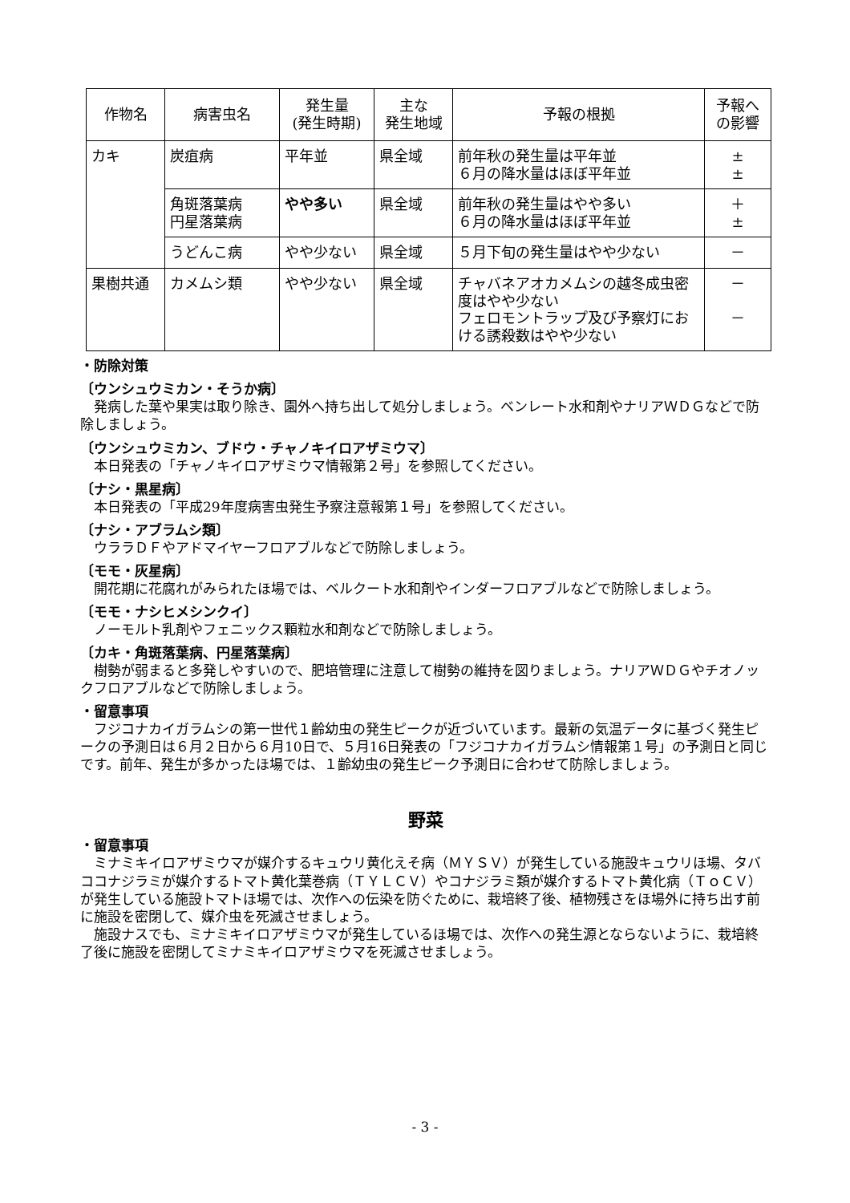| 作物名 | 病害虫名 | 発生量 (発生時期) | 主な 発生地域 | 予報の根拠 | 予報へ の影響 |
| --- | --- | --- | --- | --- | --- |
| カキ | 炭疽病 | 平年並 | 県全域 | 前年秋の発生量は平年並 ６月の降水量はほぼ平年並 | ± ± |
| | 角斑落葉病 円星落葉病 | やや多い | 県全域 | 前年秋の発生量はやや多い ６月の降水量はほぼ平年並 | ＋ ± |
| | うどんこ病 | やや少ない | 県全域 | ５月下旬の発生量はやや少ない | － |
| 果樹共通 | カメムシ類 | やや少ない | 県全域 | チャバネアオカメムシの越冬成虫密度はやや少ない フェロモントラップ及び予察灯における誘殺数はやや少ない | － － |
・防除対策
〔ウンシュウミカン・そうか病〕
発病した葉や果実は取り除き、園外へ持ち出して処分しましょう。ベンレート水和剤やナリアＷＤＧなどで防除しましょう。
〔ウンシュウミカン、ブドウ・チャノキイロアザミウマ〕
本日発表の「チャノキイロアザミウマ情報第２号」を参照してください。
〔ナシ・黒星病〕
本日発表の「平成29年度病害虫発生予察注意報第１号」を参照してください。
〔ナシ・アブラムシ類〕
ウララＤＦやアドマイヤーフロアブルなどで防除しましょう。
〔モモ・灰星病〕
開花期に花腐れがみられたほ場では、ベルクート水和剤やインダーフロアブルなどで防除しましょう。
〔モモ・ナシヒメシンクイ〕
ノーモルト乳剤やフェニックス顆粒水和剤などで防除しましょう。
〔カキ・角斑落葉病、円星落葉病〕
樹勢が弱まると多発しやすいので、肥培管理に注意して樹勢の維持を図りましょう。ナリアＷＤＧやチオノックフロアブルなどで防除しましょう。
・留意事項
フジコナカイガラムシの第一世代１齢幼虫の発生ピークが近づいています。最新の気温データに基づく発生ピークの予測日は６月２日から６月10日で、５月16日発表の「フジコナカイガラムシ情報第１号」の予測日と同じです。前年、発生が多かったほ場では、１齢幼虫の発生ピーク予測日に合わせて防除しましょう。
野菜
・留意事項
ミナミキイロアザミウマが媒介するキュウリ黄化えそ病（ＭＹＳＶ）が発生している施設キュウリほ場、タバココナジラミが媒介するトマト黄化葉巻病（ＴＹＬＣＶ）やコナジラミ類が媒介するトマト黄化病（ＴｏＣＶ）が発生している施設トマトほ場では、次作への伝染を防ぐために、栽培終了後、植物残さをほ場外に持ち出す前に施設を密閉して、媒介虫を死滅させましょう。
施設ナスでも、ミナミキイロアザミウマが発生しているほ場では、次作への発生源とならないように、栽培終了後に施設を密閉してミナミキイロアザミウマを死滅させましょう。
- 3 -